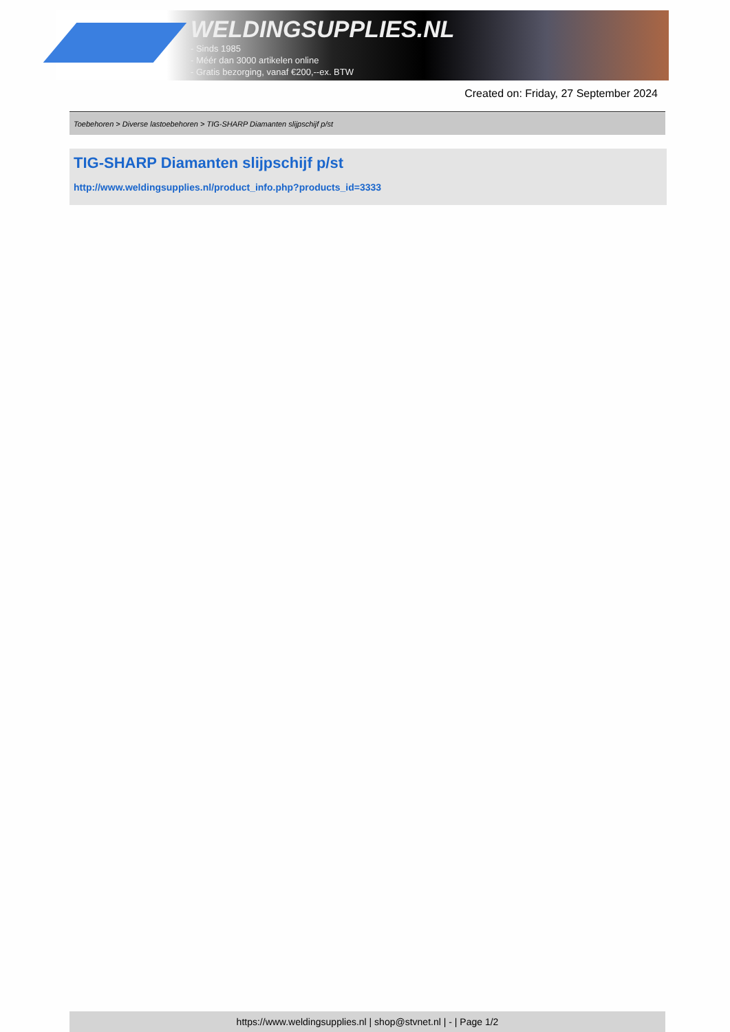WELDINGSUPPLIES.NL
- Sinds 1985
- Méér dan 3000 artikelen online
- Gratis bezorging, vanaf €200,--ex. BTW
Created on: Friday, 27 September 2024
Toebehoren > Diverse lastoebehoren > TIG-SHARP Diamanten slijpschijf p/st
TIG-SHARP Diamanten slijpschijf p/st
http://www.weldingsupplies.nl/product_info.php?products_id=3333
https://www.weldingsupplies.nl | shop@stvnet.nl | - | Page 1/2